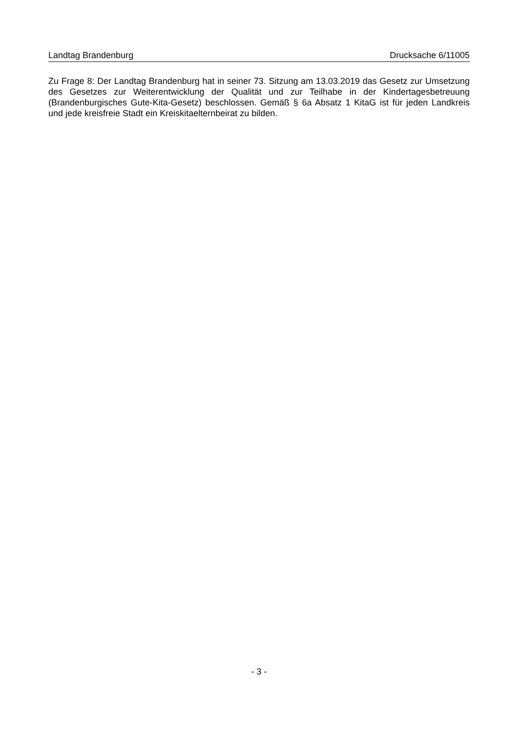Landtag Brandenburg Drucksache 6/11005
Zu Frage 8: Der Landtag Brandenburg hat in seiner 73. Sitzung am 13.03.2019 das Ge­setz zur Umsetzung des Gesetzes zur Weiterentwicklung der Qualität und zur Teilhabe in der Kindertagesbetreuung (Brandenburgisches Gute-Kita-Gesetz) beschlossen. Gemäß § 6a Absatz 1 KitaG ist für jeden Landkreis und jede kreisfreie Stadt ein Kreiskitaelternbei­rat zu bilden.
- 3 -